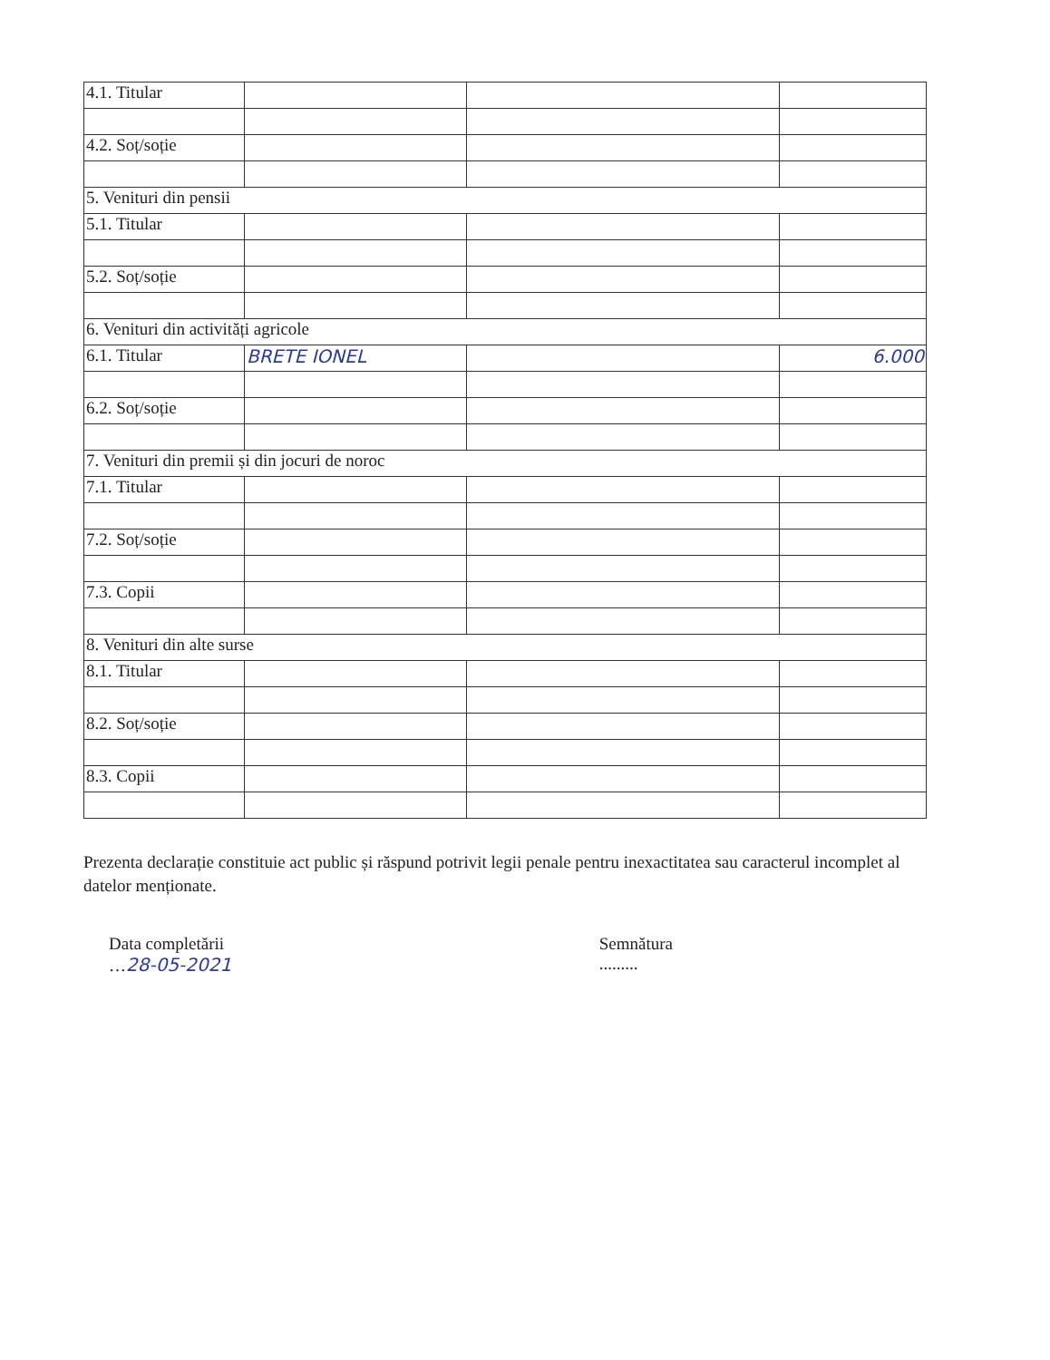| 4.1. Titular | | | |
| 4.2. Soț/soție | | | |
| 5. Venituri din pensii | | | |
| 5.1. Titular | | | |
| 5.2. Soț/soție | | | |
| 6. Venituri din activități agricole | | | |
| 6.1. Titular | BRETE IONEL | | 6.000 |
| 6.2. Soț/soție | | | |
| 7. Venituri din premii și din jocuri de noroc | | | |
| 7.1. Titular | | | |
| 7.2. Soț/soție | | | |
| 7.3. Copii | | | |
| 8. Venituri din alte surse | | | |
| 8.1. Titular | | | |
| 8.2. Soț/soție | | | |
| 8.3. Copii | | | |
Prezenta declarație constituie act public și răspund potrivit legii penale pentru inexactitatea sau caracterul incomplet al datelor menționate.
Data completării
…28-05-2021
Semnătura
.........